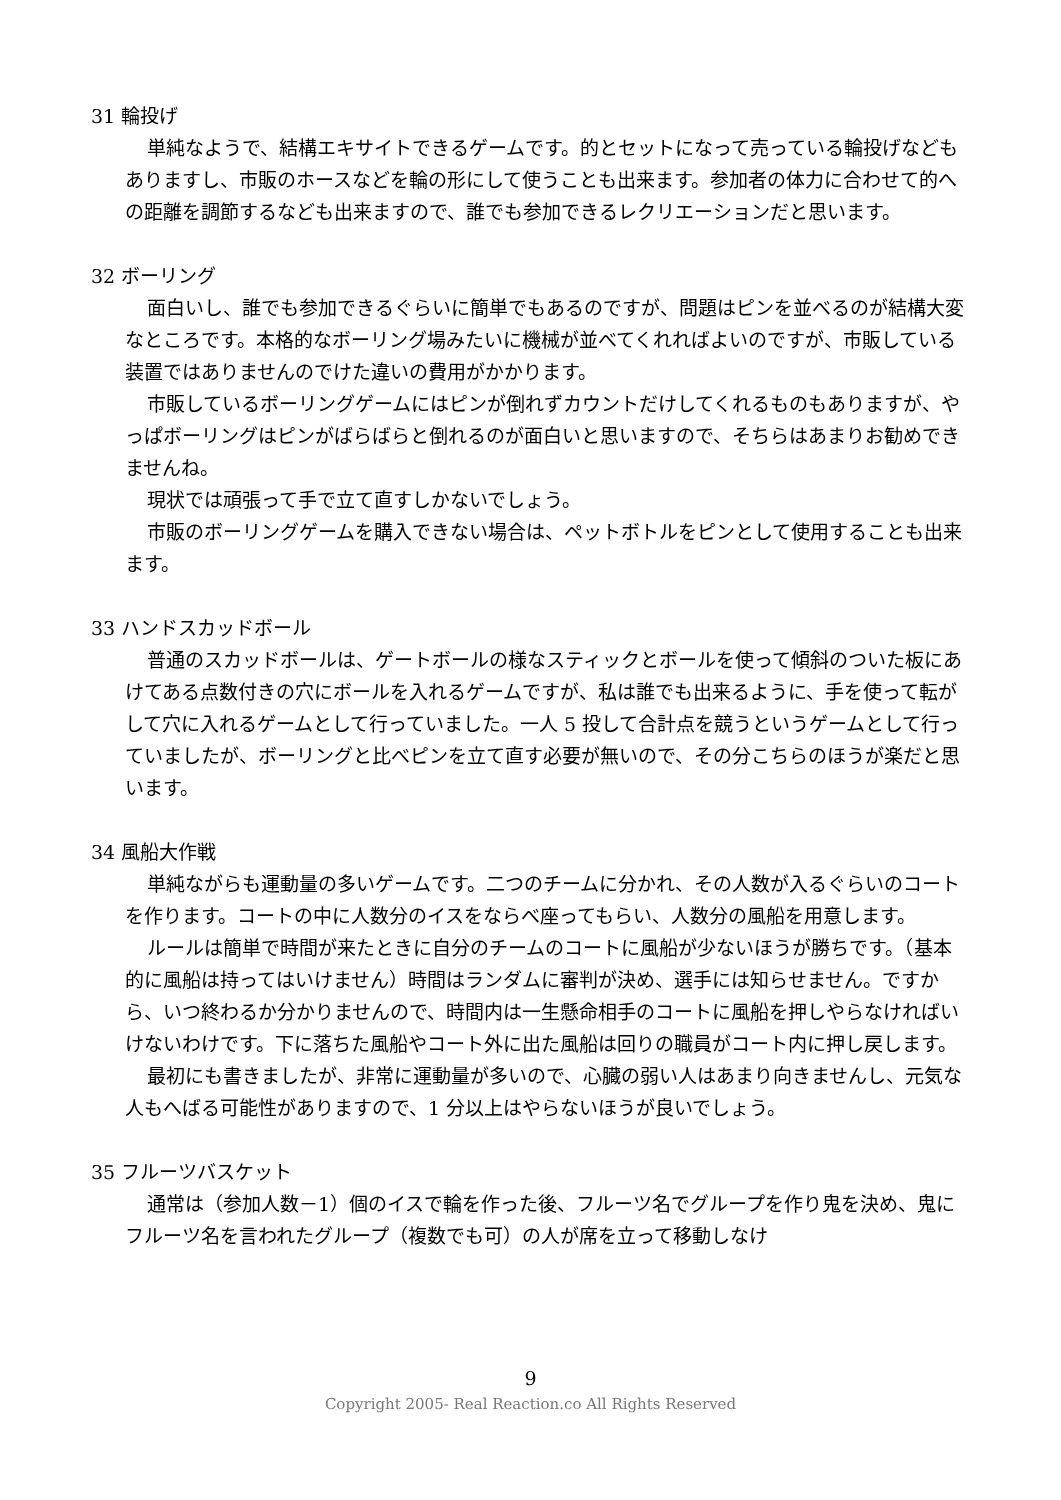31 輪投げ
単純なようで、結構エキサイトできるゲームです。的とセットになって売っている輪投げなどもありますし、市販のホースなどを輪の形にして使うことも出来ます。参加者の体力に合わせて的への距離を調節するなども出来ますので、誰でも参加できるレクリエーションだと思います。
32 ボーリング
面白いし、誰でも参加できるぐらいに簡単でもあるのですが、問題はピンを並べるのが結構大変なところです。本格的なボーリング場みたいに機械が並べてくれればよいのですが、市販している装置ではありませんのでけた違いの費用がかかります。
市販しているボーリングゲームにはピンが倒れずカウントだけしてくれるものもありますが、やっぱボーリングはピンがばらばらと倒れるのが面白いと思いますので、そちらはあまりお勧めできませんね。
現状では頑張って手で立て直すしかないでしょう。
市販のボーリングゲームを購入できない場合は、ペットボトルをピンとして使用することも出来ます。
33 ハンドスカッドボール
普通のスカッドボールは、ゲートボールの様なスティックとボールを使って傾斜のついた板にあけてある点数付きの穴にボールを入れるゲームですが、私は誰でも出来るように、手を使って転がして穴に入れるゲームとして行っていました。一人 5 投して合計点を競うというゲームとして行っていましたが、ボーリングと比べピンを立て直す必要が無いので、その分こちらのほうが楽だと思います。
34 風船大作戦
単純ながらも運動量の多いゲームです。二つのチームに分かれ、その人数が入るぐらいのコートを作ります。コートの中に人数分のイスをならべ座ってもらい、人数分の風船を用意します。
ルールは簡単で時間が来たときに自分のチームのコートに風船が少ないほうが勝ちです。（基本的に風船は持ってはいけません）時間はランダムに審判が決め、選手には知らせません。ですから、いつ終わるか分かりませんので、時間内は一生懸命相手のコートに風船を押しやらなければいけないわけです。下に落ちた風船やコート外に出た風船は回りの職員がコート内に押し戻します。
最初にも書きましたが、非常に運動量が多いので、心臓の弱い人はあまり向きませんし、元気な人もへばる可能性がありますので、1 分以上はやらないほうが良いでしょう。
35 フルーツバスケット
通常は（参加人数－1）個のイスで輪を作った後、フルーツ名でグループを作り鬼を決め、鬼にフルーツ名を言われたグループ（複数でも可）の人が席を立って移動しなけ
9
Copyright 2005- Real Reaction.co All Rights Reserved